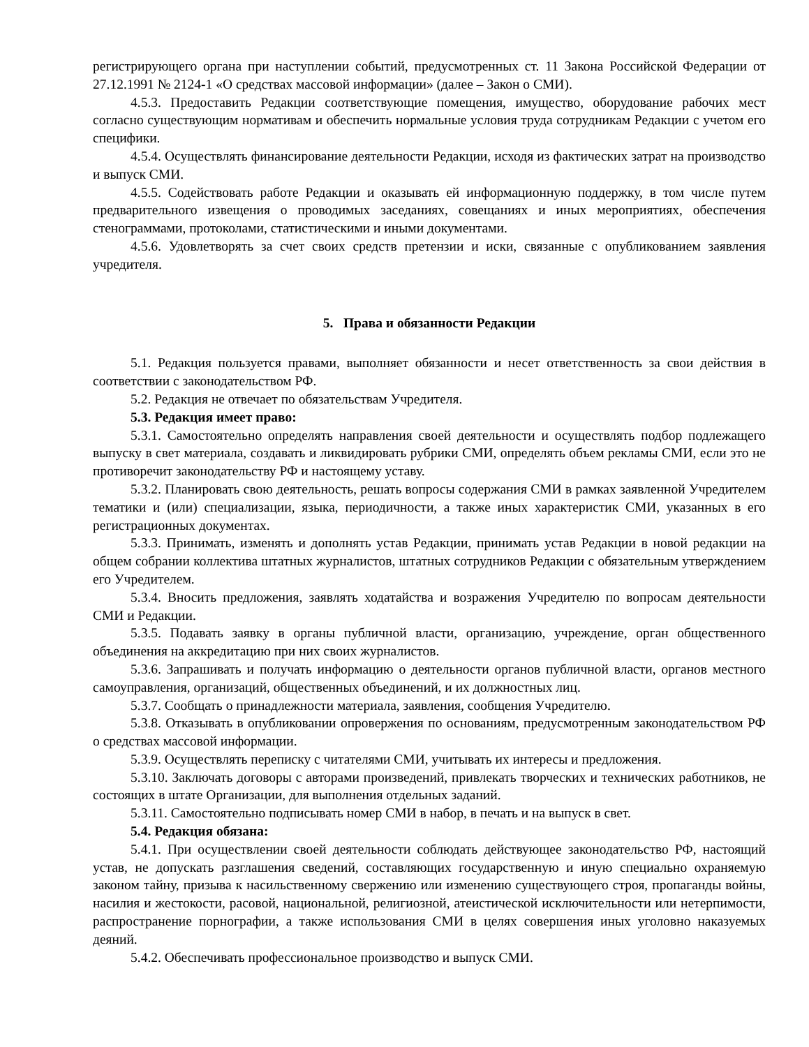регистрирующего органа при наступлении событий, предусмотренных ст. 11 Закона Российской Федерации от 27.12.1991 № 2124-1 «О средствах массовой информации» (далее – Закон о СМИ).
4.5.3. Предоставить Редакции соответствующие помещения, имущество, оборудование рабочих мест согласно существующим нормативам и обеспечить нормальные условия труда сотрудникам Редакции с учетом его специфики.
4.5.4. Осуществлять финансирование деятельности Редакции, исходя из фактических затрат на производство и выпуск СМИ.
4.5.5. Содействовать работе Редакции и оказывать ей информационную поддержку, в том числе путем предварительного извещения о проводимых заседаниях, совещаниях и иных мероприятиях, обеспечения стенограммами, протоколами, статистическими и иными документами.
4.5.6. Удовлетворять за счет своих средств претензии и иски, связанные с опубликованием заявления учредителя.
5. Права и обязанности Редакции
5.1. Редакция пользуется правами, выполняет обязанности и несет ответственность за свои действия в соответствии с законодательством РФ.
5.2. Редакция не отвечает по обязательствам Учредителя.
5.3. Редакция имеет право:
5.3.1. Самостоятельно определять направления своей деятельности и осуществлять подбор подлежащего выпуску в свет материала, создавать и ликвидировать рубрики СМИ, определять объем рекламы СМИ, если это не противоречит законодательству РФ и настоящему уставу.
5.3.2. Планировать свою деятельность, решать вопросы содержания СМИ в рамках заявленной Учредителем тематики и (или) специализации, языка, периодичности, а также иных характеристик СМИ, указанных в его регистрационных документах.
5.3.3. Принимать, изменять и дополнять устав Редакции, принимать устав Редакции в новой редакции на общем собрании коллектива штатных журналистов, штатных сотрудников Редакции с обязательным утверждением его Учредителем.
5.3.4. Вносить предложения, заявлять ходатайства и возражения Учредителю по вопросам деятельности СМИ и Редакции.
5.3.5. Подавать заявку в органы публичной власти, организацию, учреждение, орган общественного объединения на аккредитацию при них своих журналистов.
5.3.6. Запрашивать и получать информацию о деятельности органов публичной власти, органов местного самоуправления, организаций, общественных объединений, и их должностных лиц.
5.3.7. Сообщать о принадлежности материала, заявления, сообщения Учредителю.
5.3.8. Отказывать в опубликовании опровержения по основаниям, предусмотренным законодательством РФ о средствах массовой информации.
5.3.9. Осуществлять переписку с читателями СМИ, учитывать их интересы и предложения.
5.3.10. Заключать договоры с авторами произведений, привлекать творческих и технических работников, не состоящих в штате Организации, для выполнения отдельных заданий.
5.3.11. Самостоятельно подписывать номер СМИ в набор, в печать и на выпуск в свет.
5.4. Редакция обязана:
5.4.1. При осуществлении своей деятельности соблюдать действующее законодательство РФ, настоящий устав, не допускать разглашения сведений, составляющих государственную и иную специально охраняемую законом тайну, призыва к насильственному свержению или изменению существующего строя, пропаганды войны, насилия и жестокости, расовой, национальной, религиозной, атеистической исключительности или нетерпимости, распространение порнографии, а также использования СМИ в целях совершения иных уголовно наказуемых деяний.
5.4.2. Обеспечивать профессиональное производство и выпуск СМИ.